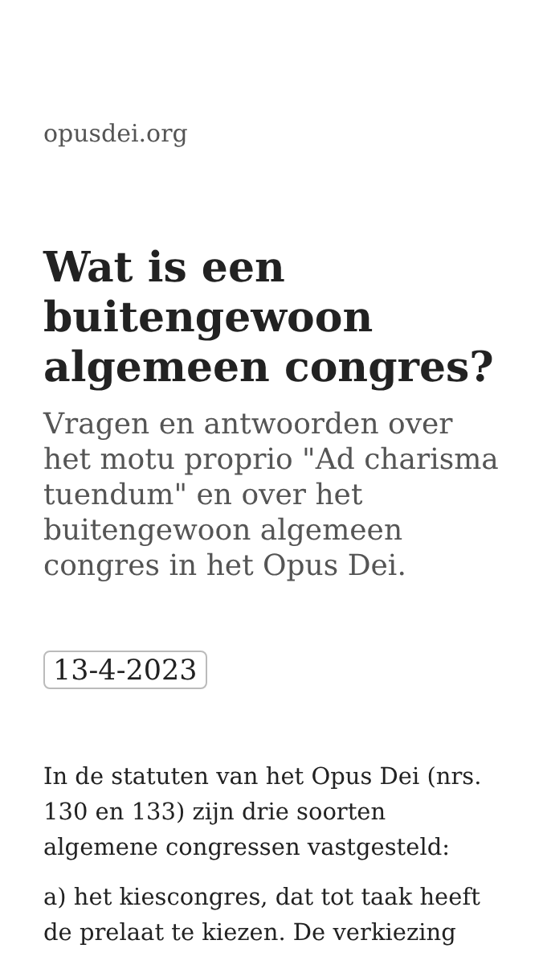opusdei.org
Wat is een buitengewoon algemeen congres?
Vragen en antwoorden over het motu proprio "Ad charisma tuendum" en over het buitengewoon algemeen congres in het Opus Dei.
13-4-2023
In de statuten van het Opus Dei (nrs. 130 en 133) zijn drie soorten algemene congressen vastgesteld:
a) het kiescongres, dat tot taak heeft de prelaat te kiezen. De verkiezing